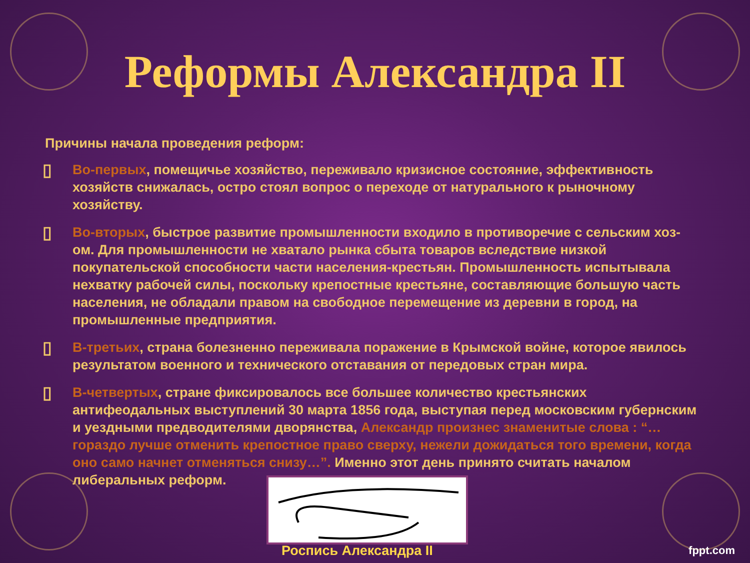Реформы Александра II
Причины начала проведения реформ:
▯
Во-первых, помещичье хозяйство, переживало кризисное состояние, эффективность хозяйств снижалась, остро стоял вопрос о переходе от натурального к рыночному хозяйству.
▯
Во-вторых, быстрое развитие промышленности входило в противоречие с сельским хоз-ом. Для промышленности не хватало рынка сбыта товаров вследствие низкой покупательской способности части населения-крестьян. Промышленность испытывала нехватку рабочей силы, поскольку крепостные крестьяне, составляющие большую часть населения, не обладали правом на свободное перемещение из деревни в город, на промышленные предприятия.
▯
В-третьих, страна болезненно переживала поражение в Крымской войне, которое явилось результатом военного и технического отставания от передовых стран мира.
▯
В-четвертых, стране фиксировалось все большее количество крестьянских антифеодальных выступлений 30 марта 1856 года, выступая перед московским губернским и уездными предводителями дворянства, Александр произнес знаменитые слова : “…гораздо лучше отменить крепостное право сверху, нежели дожидаться того времени, когда оно само начнет отменяться снизу…”. Именно этот день принято считать началом либеральных реформ.
Роспись Александра II fppt.com